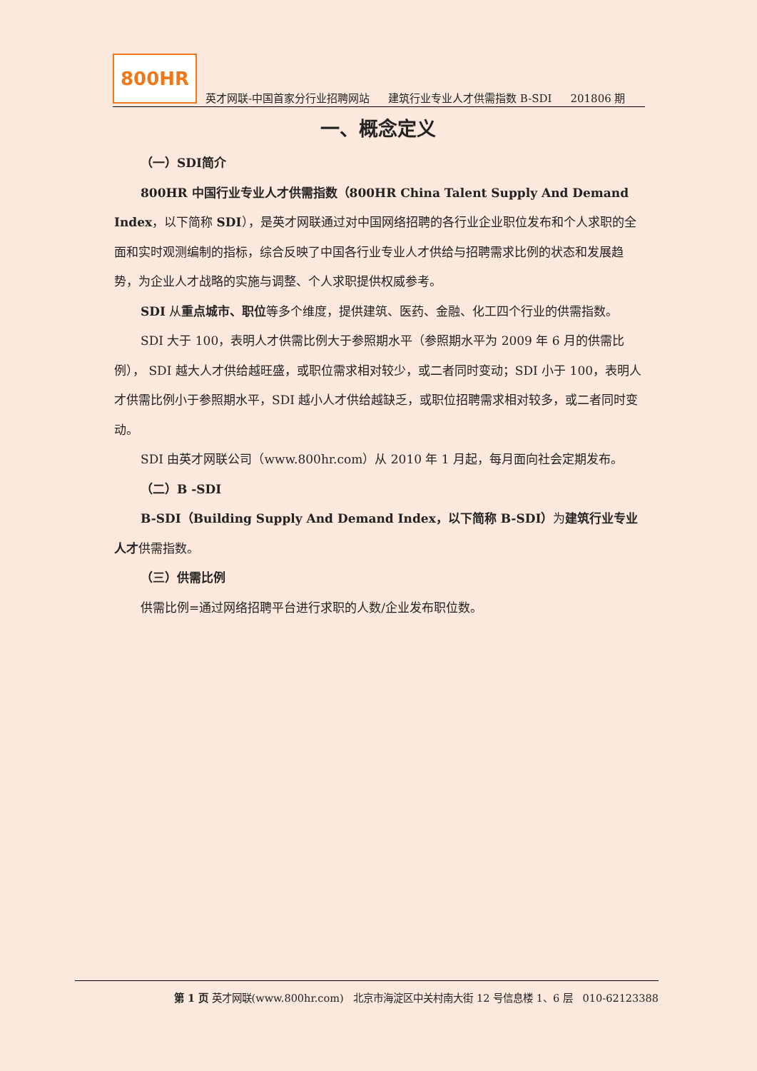800HR
英才网联-中国首家分行业招聘网站 建筑行业专业人才供需指数 B-SDI 201806 期
一、概念定义
（一）SDI简介
800HR 中国行业专业人才供需指数（800HR China Talent Supply And Demand Index，以下简称 SDI），是英才网联通过对中国网络招聘的各行业企业职位发布和个人求职的全面和实时观测编制的指标，综合反映了中国各行业专业人才供给与招聘需求比例的状态和发展趋势，为企业人才战略的实施与调整、个人求职提供权威参考。
SDI 从重点城市、职位等多个维度，提供建筑、医药、金融、化工四个行业的供需指数。
SDI 大于 100，表明人才供需比例大于参照期水平（参照期水平为 2009 年 6 月的供需比例）， SDI 越大人才供给越旺盛，或职位需求相对较少，或二者同时变动；SDI 小于 100，表明人才供需比例小于参照期水平，SDI 越小人才供给越缺乏，或职位招聘需求相对较多，或二者同时变动。
SDI 由英才网联公司（www.800hr.com）从 2010 年 1 月起，每月面向社会定期发布。
（二）B -SDI
B-SDI（Building Supply And Demand Index，以下简称 B-SDI）为建筑行业专业人才供需指数。
（三）供需比例
供需比例=通过网络招聘平台进行求职的人数/企业发布职位数。
第 1 页 英才网联(www.800hr.com) 北京市海淀区中关村南大街 12 号信息楼 1、6 层 010-62123388